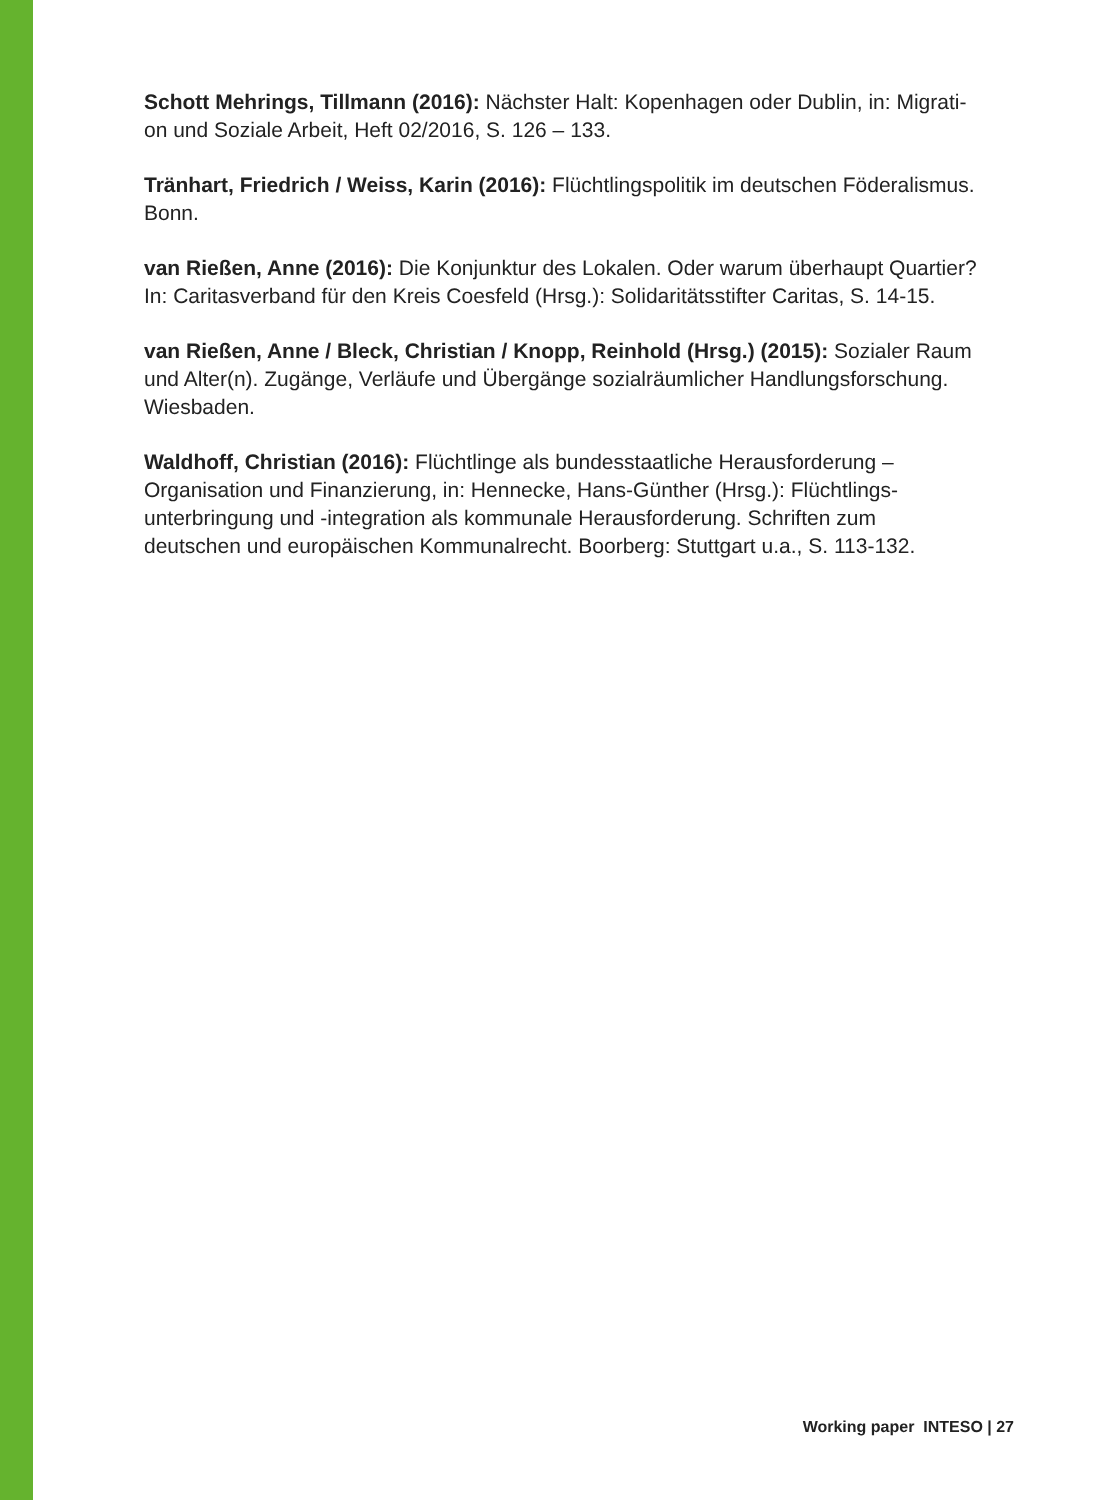Schott Mehrings, Tillmann (2016): Nächster Halt: Kopenhagen oder Dublin, in: Migrati-
on und Soziale Arbeit, Heft 02/2016, S. 126 – 133.
Tränhart, Friedrich / Weiss, Karin (2016): Flüchtlingspolitik im deutschen Föderalismus.
Bonn.
van Rießen, Anne (2016): Die Konjunktur des Lokalen. Oder warum überhaupt Quartier?
In: Caritasverband für den Kreis Coesfeld (Hrsg.): Solidaritätsstifter Caritas, S. 14-15.
van Rießen, Anne / Bleck, Christian / Knopp, Reinhold (Hrsg.) (2015): Sozialer Raum
und Alter(n). Zugänge, Verläufe und Übergänge sozialräumlicher Handlungsforschung.
Wiesbaden.
Waldhoff, Christian (2016): Flüchtlinge als bundesstaatliche Herausforderung –
Organisation und Finanzierung, in: Hennecke, Hans-Günther (Hrsg.): Flüchtlings-
unterbringung und -integration als kommunale Herausforderung. Schriften zum
deutschen und europäischen Kommunalrecht. Boorberg: Stuttgart u.a., S. 113-132.
Working paper INTESO | 27